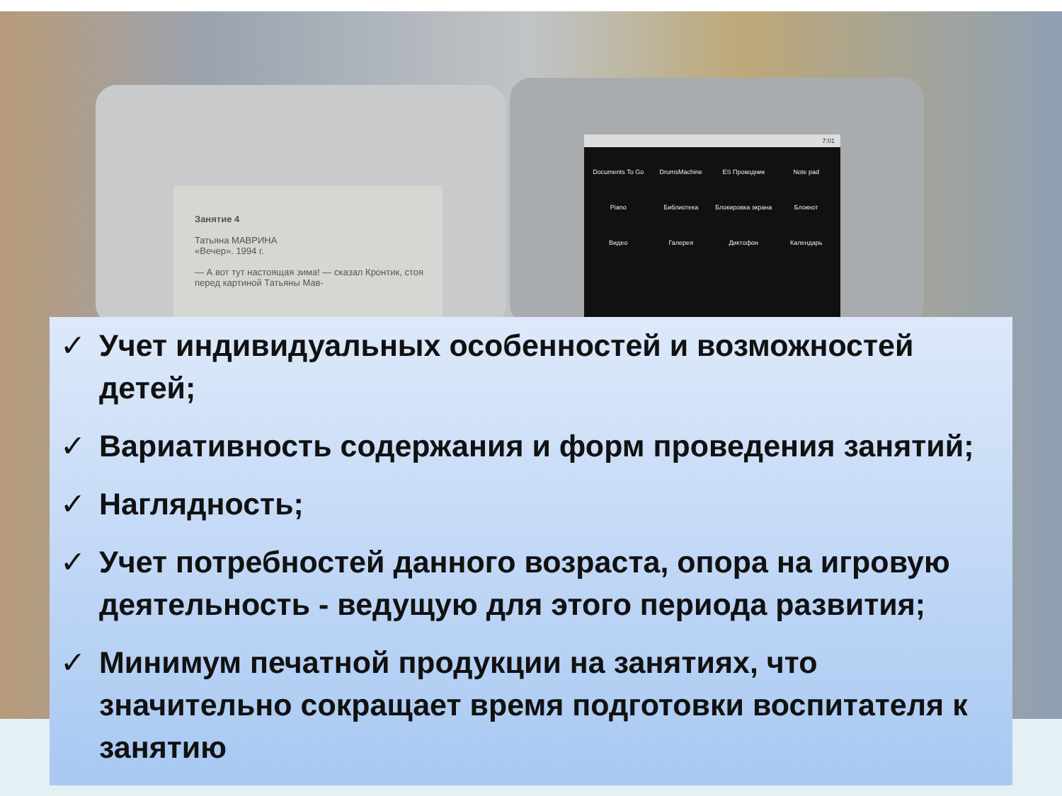Занятие 4
Татьяна МАВРИНА
«Вечер». 1994 г.
— А вот тут настоящая зима! — сказал Кронтик, стоя перед картиной Татьяны Мав-
7:01
Documents To Go
DrumsMachine
ES Проводник
Note pad
Piano
Библиотека
Блокировка экрана
Блокнот
Видео
Галерея
Диктофон
Календарь
✓ Учет индивидуальных особенностей и возможностей детей;
✓ Вариативность содержания и форм проведения занятий;
✓ Наглядность;
✓ Учет потребностей данного возраста, опора на игровую деятельность - ведущую для этого периода развития;
✓ Минимум печатной продукции на занятиях, что значительно сокращает время подготовки воспитателя к занятию